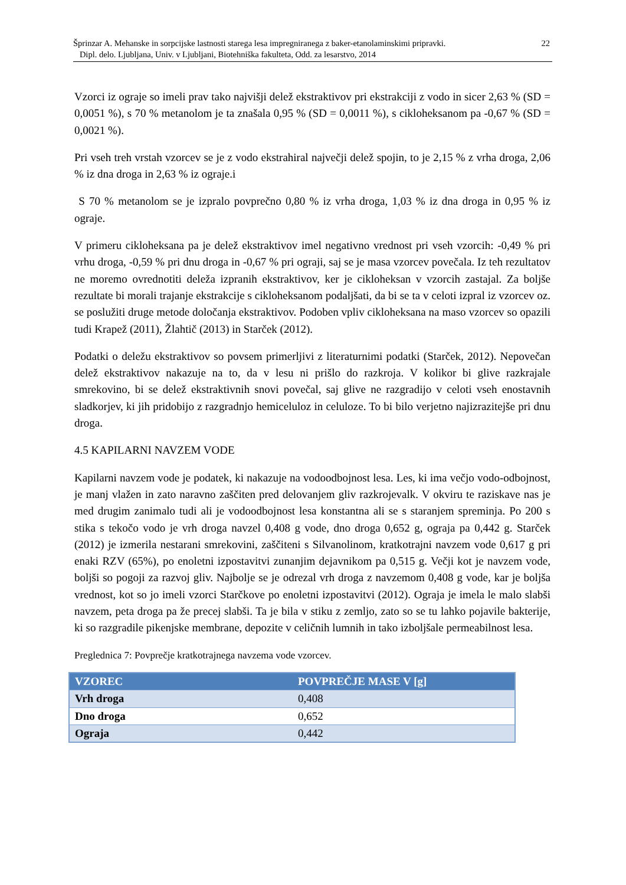22 Šprinzar A. Mehanske in sorpcijske lastnosti starega lesa impregniranega z baker-etanolaminskimi pripravki.
Dipl. delo. Ljubljana, Univ. v Ljubljani, Biotehniška fakulteta, Odd. za lesarstvo, 2014
Vzorci iz ograje so imeli prav tako najvišji delež ekstraktivov pri ekstrakciji z vodo in sicer 2,63 % (SD = 0,0051 %), s 70 % metanolom je ta znašala 0,95 % (SD = 0,0011 %), s cikloheksanom pa -0,67 % (SD = 0,0021 %).
Pri vseh treh vrstah vzorcev se je z vodo ekstrahiral največji delež spojin, to je 2,15 % z vrha droga, 2,06 % iz dna droga in 2,63 % iz ograje.i
S 70 % metanolom se je izpralo povprečno 0,80 % iz vrha droga, 1,03 % iz dna droga in 0,95 % iz ograje.
V primeru cikloheksana pa je delež ekstraktivov imel negativno vrednost pri vseh vzorcih: -0,49 % pri vrhu droga, -0,59 % pri dnu droga in -0,67 % pri ograji, saj se je masa vzorcev povečala. Iz teh rezultatov ne moremo ovrednotiti deleža izpranih ekstraktivov, ker je cikloheksan v vzorcih zastajal. Za boljše rezultate bi morali trajanje ekstrakcije s cikloheksanom podaljšati, da bi se ta v celoti izpral iz vzorcev oz. se poslužiti druge metode določanja ekstraktivov. Podoben vpliv cikloheksana na maso vzorcev so opazili tudi Krapež (2011), Žlahtič (2013) in Starček (2012).
Podatki o deležu ekstraktivov so povsem primerljivi z literaturnimi podatki (Starček, 2012). Nepovečan delež ekstraktivov nakazuje na to, da v lesu ni prišlo do razkroja. V kolikor bi glive razkrajale smrekovino, bi se delež ekstraktivnih snovi povečal, saj glive ne razgradijo v celoti vseh enostavnih sladkorjev, ki jih pridobijo z razgradnjo hemiceluloz in celuloze. To bi bilo verjetno najizrazitejše pri dnu droga.
4.5 KAPILARNI NAVZEM VODE
Kapilarni navzem vode je podatek, ki nakazuje na vodoodbojnost lesa. Les, ki ima večjo vodo-odbojnost, je manj vlažen in zato naravno zaščiten pred delovanjem gliv razkrojevalk. V okviru te raziskave nas je med drugim zanimalo tudi ali je vodoodbojnost lesa konstantna ali se s staranjem spreminja. Po 200 s stika s tekočo vodo je vrh droga navzel 0,408 g vode, dno droga 0,652 g, ograja pa 0,442 g. Starček (2012) je izmerila nestarani smrekovini, zaščiteni s Silvanolinom, kratkotrajni navzem vode 0,617 g pri enaki RZV (65%), po enoletni izpostavitvi zunanjim dejavnikom pa 0,515 g. Večji kot je navzem vode, boljši so pogoji za razvoj gliv. Najbolje se je odrezal vrh droga z navzemom 0,408 g vode, kar je boljša vrednost, kot so jo imeli vzorci Starčkove po enoletni izpostavitvi (2012). Ograja je imela le malo slabši navzem, peta droga pa že precej slabši. Ta je bila v stiku z zemljo, zato so se tu lahko pojavile bakterije, ki so razgradile pikenjske membrane, depozite v celičnih lumnih in tako izboljšale permeabilnost lesa.
Preglednica 7: Povprečje kratkotrajnega navzema vode vzorcev.
| VZOREC | POVPREČJE MASE V [g] |
| --- | --- |
| Vrh droga | 0,408 |
| Dno droga | 0,652 |
| Ograja | 0,442 |